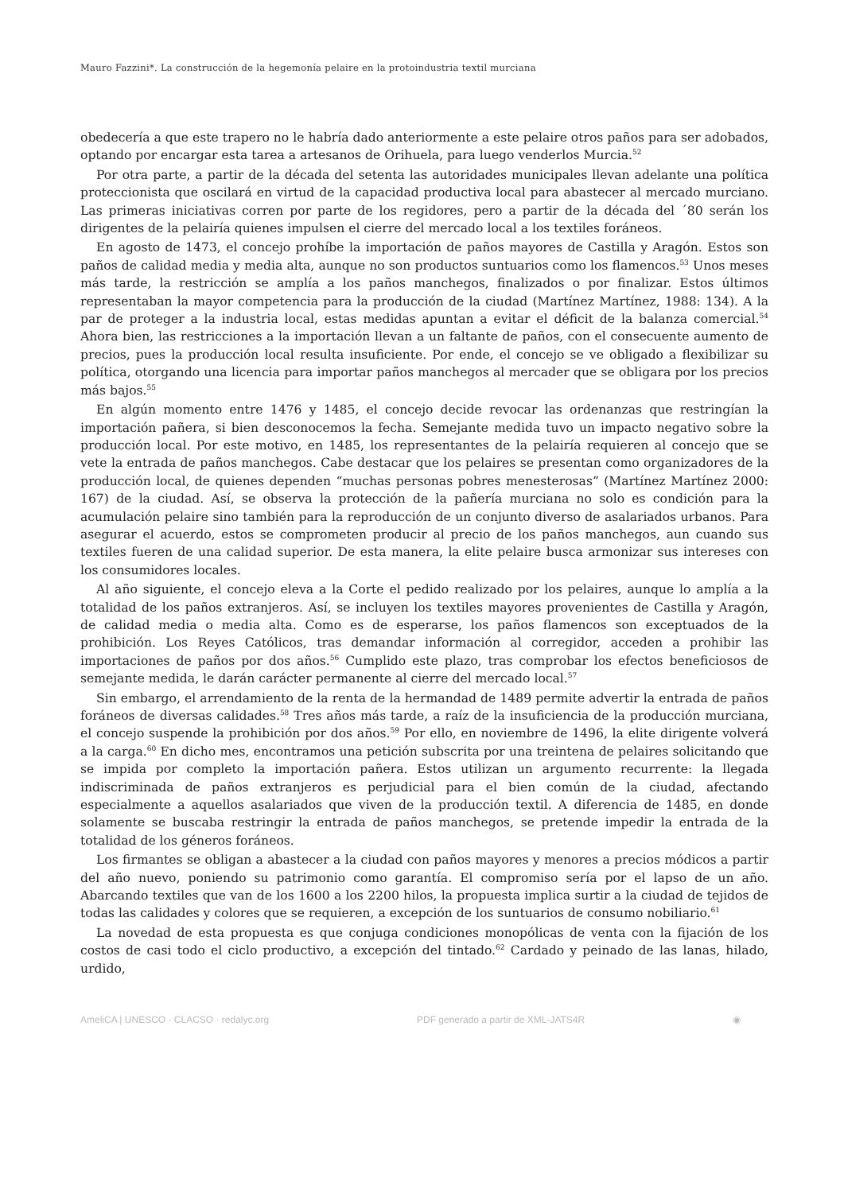Mauro Fazzini*. La construcción de la hegemonía pelaire en la protoindustria textil murciana
obedecería a que este trapero no le habría dado anteriormente a este pelaire otros paños para ser adobados, optando por encargar esta tarea a artesanos de Orihuela, para luego venderlos Murcia.<sup>52</sup>
Por otra parte, a partir de la década del setenta las autoridades municipales llevan adelante una política proteccionista que oscilará en virtud de la capacidad productiva local para abastecer al mercado murciano. Las primeras iniciativas corren por parte de los regidores, pero a partir de la década del ´80 serán los dirigentes de la pelairía quienes impulsen el cierre del mercado local a los textiles foráneos.
En agosto de 1473, el concejo prohíbe la importación de paños mayores de Castilla y Aragón. Estos son paños de calidad media y media alta, aunque no son productos suntuarios como los flamencos.<sup>53</sup> Unos meses más tarde, la restricción se amplía a los paños manchegos, finalizados o por finalizar. Estos últimos representaban la mayor competencia para la producción de la ciudad (Martínez Martínez, 1988: 134). A la par de proteger a la industria local, estas medidas apuntan a evitar el déficit de la balanza comercial.<sup>54</sup> Ahora bien, las restricciones a la importación llevan a un faltante de paños, con el consecuente aumento de precios, pues la producción local resulta insuficiente. Por ende, el concejo se ve obligado a flexibilizar su política, otorgando una licencia para importar paños manchegos al mercader que se obligara por los precios más bajos.<sup>55</sup>
En algún momento entre 1476 y 1485, el concejo decide revocar las ordenanzas que restringían la importación pañera, si bien desconocemos la fecha. Semejante medida tuvo un impacto negativo sobre la producción local. Por este motivo, en 1485, los representantes de la pelairía requieren al concejo que se vete la entrada de paños manchegos. Cabe destacar que los pelaires se presentan como organizadores de la producción local, de quienes dependen “muchas personas pobres menesterosas” (Martínez Martínez 2000: 167) de la ciudad. Así, se observa la protección de la pañería murciana no solo es condición para la acumulación pelaire sino también para la reproducción de un conjunto diverso de asalariados urbanos. Para asegurar el acuerdo, estos se comprometen producir al precio de los paños manchegos, aun cuando sus textiles fueren de una calidad superior. De esta manera, la elite pelaire busca armonizar sus intereses con los consumidores locales.
Al año siguiente, el concejo eleva a la Corte el pedido realizado por los pelaires, aunque lo amplía a la totalidad de los paños extranjeros. Así, se incluyen los textiles mayores provenientes de Castilla y Aragón, de calidad media o media alta. Como es de esperarse, los paños flamencos son exceptuados de la prohibición. Los Reyes Católicos, tras demandar información al corregidor, acceden a prohibir las importaciones de paños por dos años.<sup>56</sup> Cumplido este plazo, tras comprobar los efectos beneficiosos de semejante medida, le darán carácter permanente al cierre del mercado local.<sup>57</sup>
Sin embargo, el arrendamiento de la renta de la hermandad de 1489 permite advertir la entrada de paños foráneos de diversas calidades.<sup>58</sup> Tres años más tarde, a raíz de la insuficiencia de la producción murciana, el concejo suspende la prohibición por dos años.<sup>59</sup> Por ello, en noviembre de 1496, la elite dirigente volverá a la carga.<sup>60</sup> En dicho mes, encontramos una petición subscrita por una treintena de pelaires solicitando que se impida por completo la importación pañera. Estos utilizan un argumento recurrente: la llegada indiscriminada de paños extranjeros es perjudicial para el bien común de la ciudad, afectando especialmente a aquellos asalariados que viven de la producción textil. A diferencia de 1485, en donde solamente se buscaba restringir la entrada de paños manchegos, se pretende impedir la entrada de la totalidad de los géneros foráneos.
Los firmantes se obligan a abastecer a la ciudad con paños mayores y menores a precios módicos a partir del año nuevo, poniendo su patrimonio como garantía. El compromiso sería por el lapso de un año. Abarcando textiles que van de los 1600 a los 2200 hilos, la propuesta implica surtir a la ciudad de tejidos de todas las calidades y colores que se requieren, a excepción de los suntuarios de consumo nobiliario.<sup>61</sup>
La novedad de esta propuesta es que conjuga condiciones monopólicas de venta con la fijación de los costos de casi todo el ciclo productivo, a excepción del tintado.<sup>62</sup> Cardado y peinado de las lanas, hilado, urdido,
AmeliCA | UNESCO · CLACSO · redalyc.org PDF generado a partir de XML-JATS4R ◉